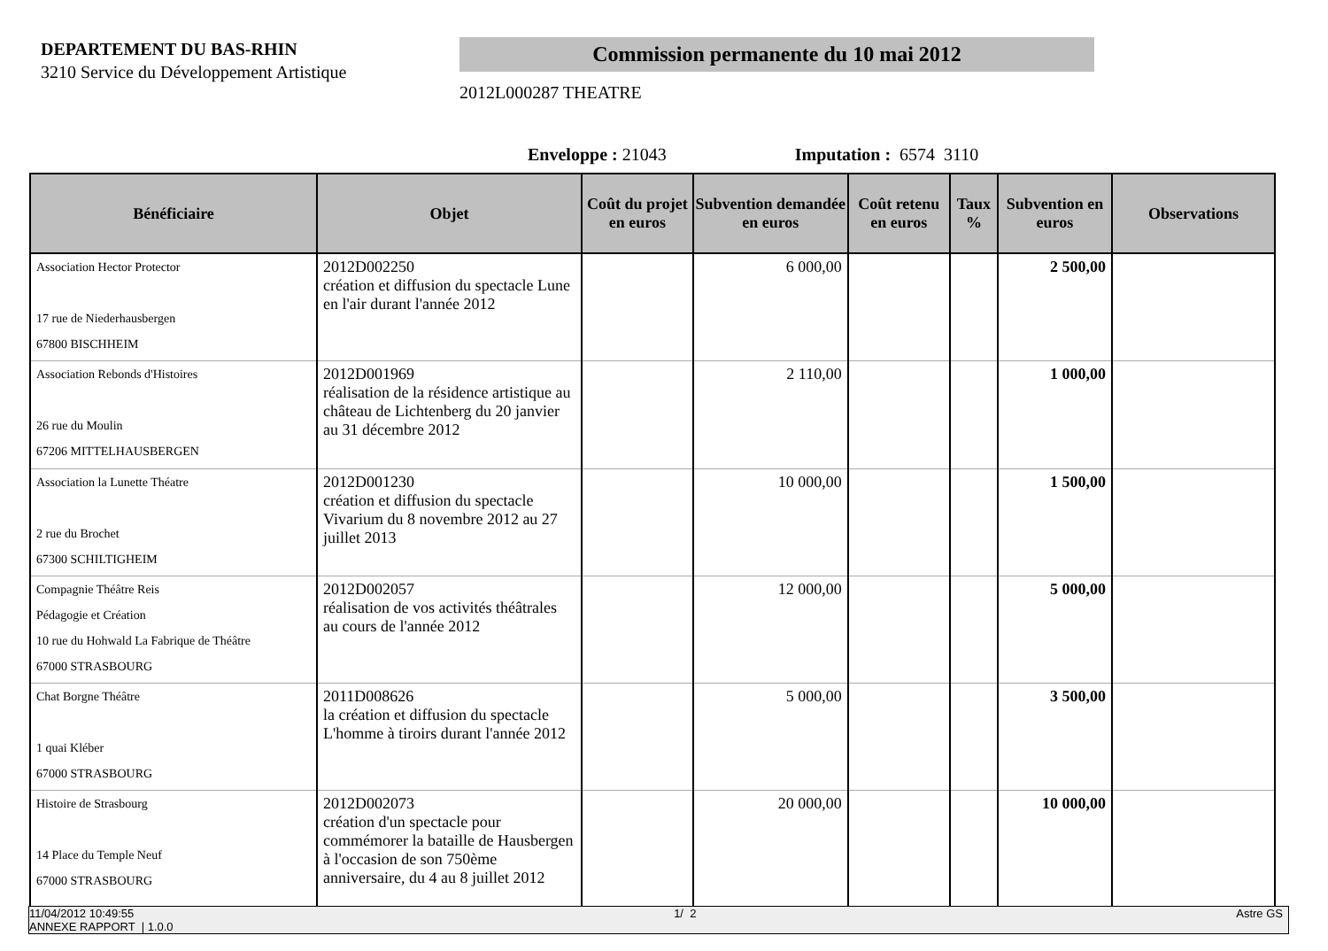DEPARTEMENT DU BAS-RHIN
3210 Service du Développement Artistique
Commission permanente du 10 mai 2012
2012L000287 THEATRE
Enveloppe : 21043 Imputation : 6574 3110
| Bénéficiaire | Objet | Coût du projet en euros | Subvention demandée en euros | Coût retenu en euros | Taux % | Subvention en euros | Observations |
| --- | --- | --- | --- | --- | --- | --- | --- |
| Association Hector Protector 17 rue de Niederhausbergen 67800 BISCHHEIM | 2012D002250 création et diffusion du spectacle Lune en l'air durant l'année 2012 | | 6 000,00 | | | 2 500,00 | |
| Association Rebonds d'Histoires 26 rue du Moulin 67206 MITTELHAUSBERGEN | 2012D001969 réalisation de la résidence artistique au château de Lichtenberg du 20 janvier au 31 décembre 2012 | | 2 110,00 | | | 1 000,00 | |
| Association la Lunette Théatre 2 rue du Brochet 67300 SCHILTIGHEIM | 2012D001230 création et diffusion du spectacle Vivarium du 8 novembre 2012 au 27 juillet 2013 | | 10 000,00 | | | 1 500,00 | |
| Compagnie Théâtre Reis Pédagogie et Création 10 rue du Hohwald La Fabrique de Théâtre 67000 STRASBOURG | 2012D002057 réalisation de vos activités théâtrales au cours de l'année 2012 | | 12 000,00 | | | 5 000,00 | |
| Chat Borgne Théâtre 1 quai Kléber 67000 STRASBOURG | 2011D008626 la création et diffusion du spectacle L'homme à tiroirs durant l'année 2012 | | 5 000,00 | | | 3 500,00 | |
| Histoire de Strasbourg 14 Place du Temple Neuf 67000 STRASBOURG | 2012D002073 création d'un spectacle pour commémorer la bataille de Hausbergen à l'occasion de son 750ème anniversaire, du 4 au 8 juillet 2012 | | 20 000,00 | | | 10 000,00 | |
11/04/2012 10:49:55 1/ 2 Astre GS
ANNEXE RAPPORT | 1.0.0